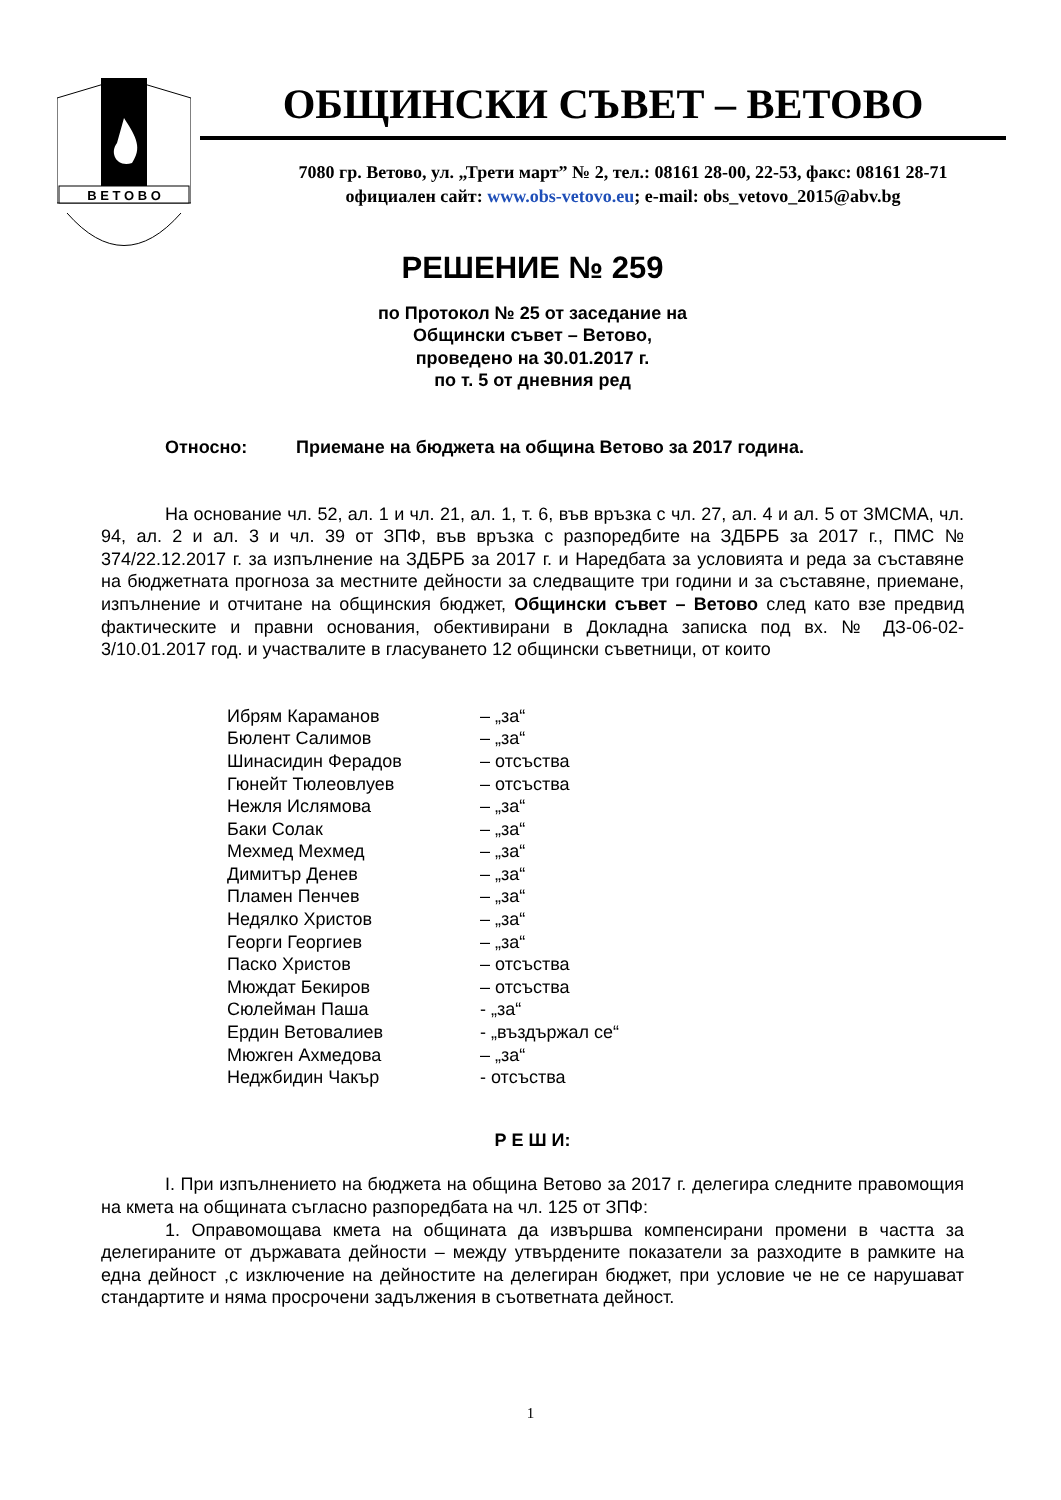В Е Т О В О
ОБЩИНСКИ СЪВЕТ – ВЕТОВО
7080 гр. Ветово, ул. „Трети март” № 2, тел.: 08161 28-00, 22-53, факс: 08161 28-71
официален сайт: www.obs-vetovo.eu; e-mail: obs_vetovo_2015@abv.bg
РЕШЕНИЕ № 259
по Протокол № 25 от заседание на
Общински съвет – Ветово,
проведено на 30.01.2017 г.
по т. 5 от дневния ред
Относно: Приемане на бюджета на община Ветово за 2017 година.
На основание чл. 52, ал. 1 и чл. 21, ал. 1, т. 6, във връзка с чл. 27, ал. 4 и ал. 5 от ЗМСМА, чл. 94, ал. 2 и ал. 3 и чл. 39 от ЗПФ, във връзка с разпоредбите на ЗДБРБ за 2017 г., ПМС № 374/22.12.2017 г. за изпълнение на ЗДБРБ за 2017 г. и Наредбата за условията и реда за съставяне на бюджетната прогноза за местните дейности за следващите три години и за съставяне, приемане, изпълнение и отчитане на общинския бюджет, Общински съвет – Ветово след като взе предвид фактическите и правни основания, обективирани в Докладна записка под вх. № ДЗ-06-02-3/10.01.2017 год. и участвалите в гласуването 12 общински съветници, от които
| Ибрям Караманов | – „за“ |
| Бюлент Салимов | – „за“ |
| Шинасидин Ферадов | – отсъства |
| Гюнейт Тюлеовлуев | – отсъства |
| Нежля Ислямова | – „за“ |
| Баки Солак | – „за“ |
| Мехмед Мехмед | – „за“ |
| Димитър Денев | – „за“ |
| Пламен Пенчев | – „за“ |
| Недялко Христов | – „за“ |
| Георги Георгиев | – „за“ |
| Паско Христов | – отсъства |
| Мюждат Бекиров | – отсъства |
| Сюлейман Паша | - „за“ |
| Ердин Ветовалиев | - „въздържал се“ |
| Мюжген Ахмедова | – „за“ |
| Неджбидин Чакър | - отсъства |
Р Е Ш И:
I. При изпълнението на бюджета на община Ветово за 2017 г. делегира следните правомощия на кмета на общината съгласно разпоредбата на чл. 125 от ЗПФ:
1. Оправомощава кмета на общината да извършва компенсирани промени в частта за делегираните от държавата дейности – между утвърдените показатели за разходите в рамките на една дейност ,с изключение на дейностите на делегиран бюджет, при условие че не се нарушават стандартите и няма просрочени задължения в съответната дейност.
1